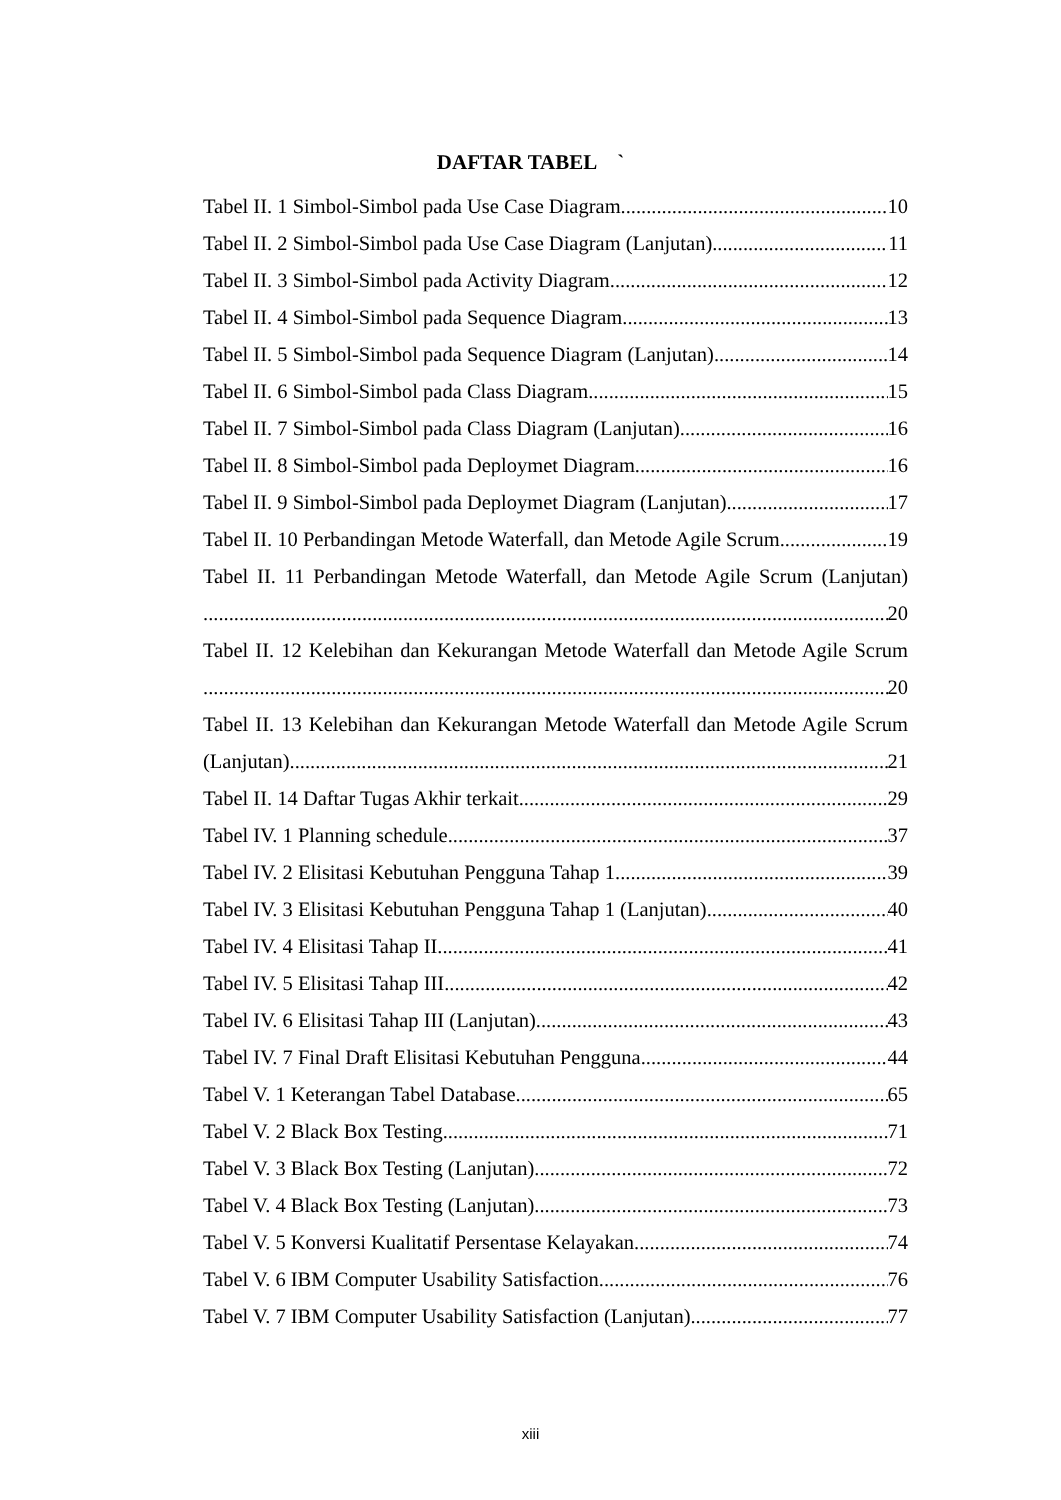DAFTAR TABEL `
Tabel II. 1 Simbol-Simbol pada Use Case Diagram 10
Tabel II. 2 Simbol-Simbol pada Use Case Diagram (Lanjutan) 11
Tabel II. 3 Simbol-Simbol pada Activity Diagram 12
Tabel II. 4 Simbol-Simbol pada Sequence Diagram 13
Tabel II. 5 Simbol-Simbol pada Sequence Diagram (Lanjutan) 14
Tabel II. 6 Simbol-Simbol pada Class Diagram 15
Tabel II. 7 Simbol-Simbol pada Class Diagram (Lanjutan) 16
Tabel II. 8 Simbol-Simbol pada Deploymet Diagram 16
Tabel II. 9 Simbol-Simbol pada Deploymet Diagram (Lanjutan) 17
Tabel II. 10 Perbandingan Metode Waterfall, dan Metode Agile Scrum 19
Tabel II. 11 Perbandingan Metode Waterfall, dan Metode Agile Scrum (Lanjutan)
20
Tabel II. 12 Kelebihan dan Kekurangan Metode Waterfall dan Metode Agile Scrum
20
Tabel II. 13 Kelebihan dan Kekurangan Metode Waterfall dan Metode Agile Scrum
(Lanjutan) 21
Tabel II. 14 Daftar Tugas Akhir terkait 29
Tabel IV. 1 Planning schedule 37
Tabel IV. 2 Elisitasi Kebutuhan Pengguna Tahap 1 39
Tabel IV. 3 Elisitasi Kebutuhan Pengguna Tahap 1 (Lanjutan) 40
Tabel IV. 4 Elisitasi Tahap II 41
Tabel IV. 5 Elisitasi Tahap III 42
Tabel IV. 6 Elisitasi Tahap III (Lanjutan) 43
Tabel IV. 7 Final Draft Elisitasi Kebutuhan Pengguna 44
Tabel V. 1 Keterangan Tabel Database 65
Tabel V. 2 Black Box Testing 71
Tabel V. 3 Black Box Testing (Lanjutan) 72
Tabel V. 4 Black Box Testing (Lanjutan) 73
Tabel V. 5 Konversi Kualitatif Persentase Kelayakan 74
Tabel V. 6 IBM Computer Usability Satisfaction 76
Tabel V. 7 IBM Computer Usability Satisfaction (Lanjutan) 77
xiii